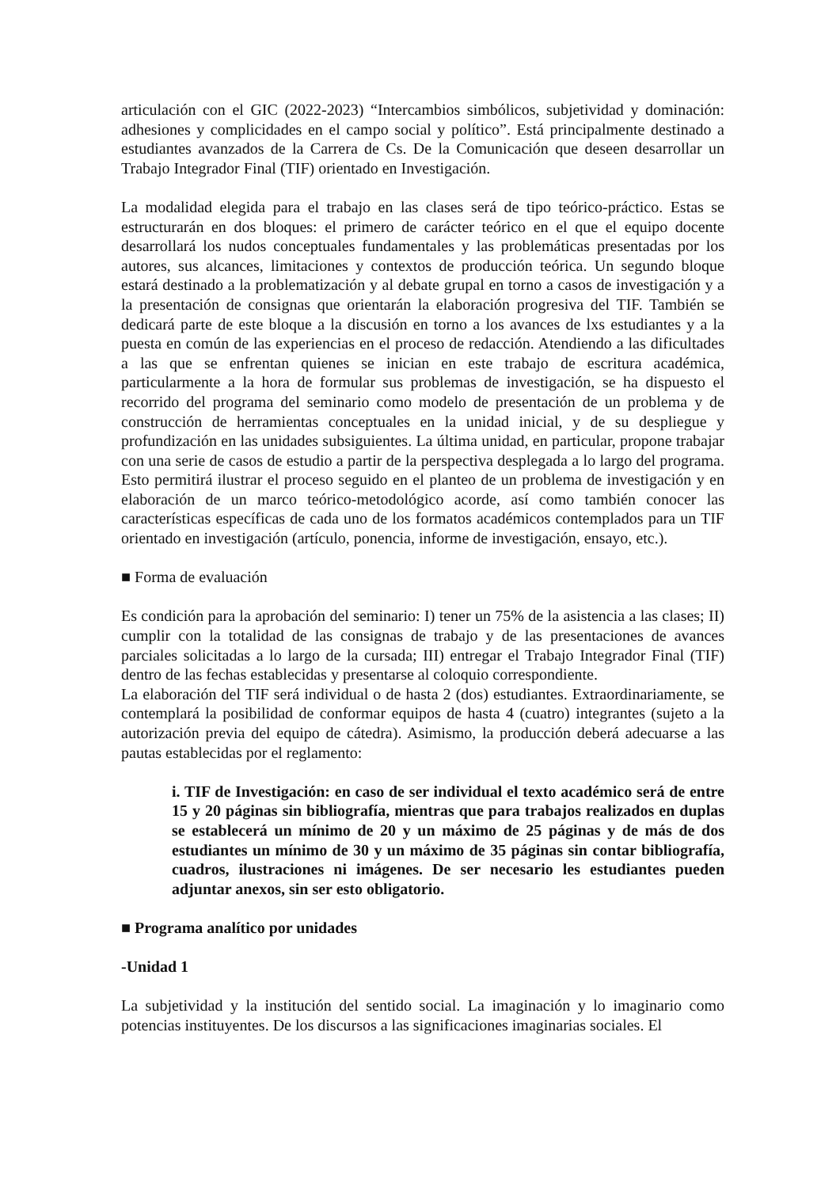articulación con el GIC (2022-2023) “Intercambios simbólicos, subjetividad y dominación: adhesiones y complicidades en el campo social y político”. Está principalmente destinado a estudiantes avanzados de la Carrera de Cs. De la Comunicación que deseen desarrollar un Trabajo Integrador Final (TIF) orientado en Investigación.
La modalidad elegida para el trabajo en las clases será de tipo teórico-práctico. Estas se estructurarán en dos bloques: el primero de carácter teórico en el que el equipo docente desarrollará los nudos conceptuales fundamentales y las problemáticas presentadas por los autores, sus alcances, limitaciones y contextos de producción teórica. Un segundo bloque estará destinado a la problematización y al debate grupal en torno a casos de investigación y a la presentación de consignas que orientarán la elaboración progresiva del TIF. También se dedicará parte de este bloque a la discusión en torno a los avances de lxs estudiantes y a la puesta en común de las experiencias en el proceso de redacción. Atendiendo a las dificultades a las que se enfrentan quienes se inician en este trabajo de escritura académica, particularmente a la hora de formular sus problemas de investigación, se ha dispuesto el recorrido del programa del seminario como modelo de presentación de un problema y de construcción de herramientas conceptuales en la unidad inicial, y de su despliegue y profundización en las unidades subsiguientes. La última unidad, en particular, propone trabajar con una serie de casos de estudio a partir de la perspectiva desplegada a lo largo del programa. Esto permitirá ilustrar el proceso seguido en el planteo de un problema de investigación y en elaboración de un marco teórico-metodológico acorde, así como también conocer las características específicas de cada uno de los formatos académicos contemplados para un TIF orientado en investigación (artículo, ponencia, informe de investigación, ensayo, etc.).
■ Forma de evaluación
Es condición para la aprobación del seminario: I) tener un 75% de la asistencia a las clases; II) cumplir con la totalidad de las consignas de trabajo y de las presentaciones de avances parciales solicitadas a lo largo de la cursada; III) entregar el Trabajo Integrador Final (TIF) dentro de las fechas establecidas y presentarse al coloquio correspondiente.
La elaboración del TIF será individual o de hasta 2 (dos) estudiantes. Extraordinariamente, se contemplará la posibilidad de conformar equipos de hasta 4 (cuatro) integrantes (sujeto a la autorización previa del equipo de cátedra). Asimismo, la producción deberá adecuarse a las pautas establecidas por el reglamento:
i. TIF de Investigación: en caso de ser individual el texto académico será de entre 15 y 20 páginas sin bibliografía, mientras que para trabajos realizados en duplas se establecerá un mínimo de 20 y un máximo de 25 páginas y de más de dos estudiantes un mínimo de 30 y un máximo de 35 páginas sin contar bibliografía, cuadros, ilustraciones ni imágenes. De ser necesario les estudiantes pueden adjuntar anexos, sin ser esto obligatorio.
■ Programa analítico por unidades
-Unidad 1
La subjetividad y la institución del sentido social. La imaginación y lo imaginario como potencias instituyentes. De los discursos a las significaciones imaginarias sociales. El